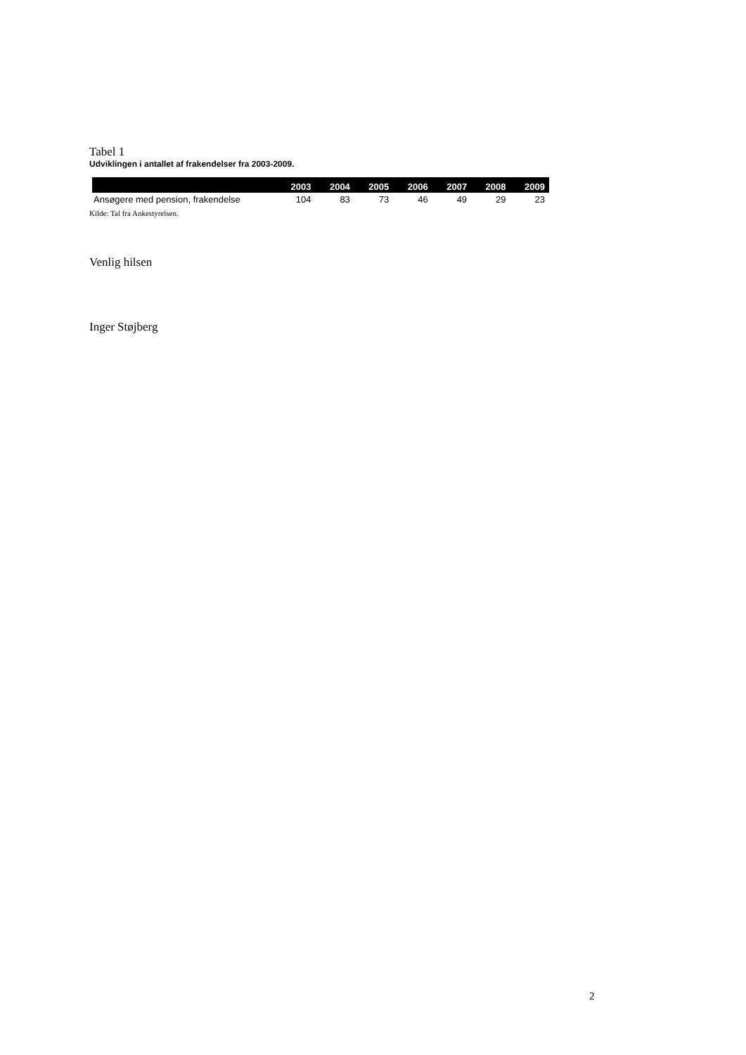Tabel 1
Udviklingen i antallet af frakendelser fra 2003-2009.
| | 2003 | 2004 | 2005 | 2006 | 2007 | 2008 | 2009 |
| --- | --- | --- | --- | --- | --- | --- | --- |
| Ansøgere med pension, frakendelse | 104 | 83 | 73 | 46 | 49 | 29 | 23 |
Kilde: Tal fra Ankestyrelsen.
Venlig hilsen
Inger Støjberg
2